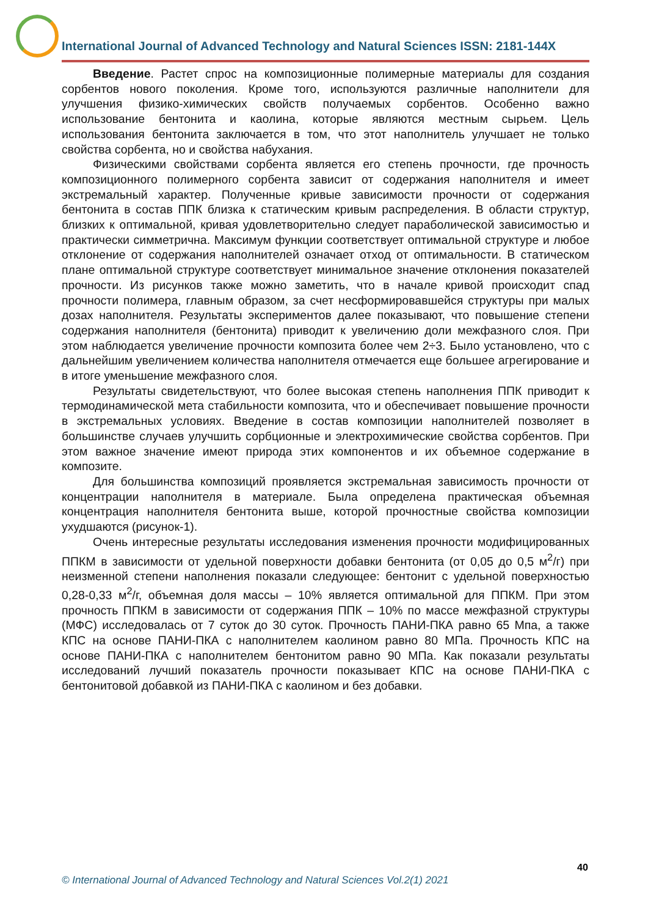International Journal of Advanced Technology and Natural Sciences ISSN: 2181-144X
Введение. Растет спрос на композиционные полимерные материалы для создания сорбентов нового поколения. Кроме того, используются различные наполнители для улучшения физико-химических свойств получаемых сорбентов. Особенно важно использование бентонита и каолина, которые являются местным сырьем. Цель использования бентонита заключается в том, что этот наполнитель улучшает не только свойства сорбента, но и свойства набухания.
Физическими свойствами сорбента является его степень прочности, где прочность композиционного полимерного сорбента зависит от содержания наполнителя и имеет экстремальный характер. Полученные кривые зависимости прочности от содержания бентонита в состав ППК близка к статическим кривым распределения. В области структур, близких к оптимальной, кривая удовлетворительно следует параболической зависимостью и практически симметрична. Максимум функции соответствует оптимальной структуре и любое отклонение от содержания наполнителей означает отход от оптимальности. В статическом плане оптимальной структуре соответствует минимальное значение отклонения показателей прочности. Из рисунков также можно заметить, что в начале кривой происходит спад прочности полимера, главным образом, за счет несформировавшейся структуры при малых дозах наполнителя. Результаты экспериментов далее показывают, что повышение степени содержания наполнителя (бентонита) приводит к увеличению доли межфазного слоя. При этом наблюдается увеличение прочности композита более чем 2÷3. Было установлено, что с дальнейшим увеличением количества наполнителя отмечается еще большее агрегирование и в итоге уменьшение межфазного слоя.
Результаты свидетельствуют, что более высокая степень наполнения ППК приводит к термодинамической мета стабильности композита, что и обеспечивает повышение прочности в экстремальных условиях. Введение в состав композиции наполнителей позволяет в большинстве случаев улучшить сорбционные и электрохимические свойства сорбентов. При этом важное значение имеют природа этих компонентов и их объемное содержание в композите.
Для большинства композиций проявляется экстремальная зависимость прочности от концентрации наполнителя в материале. Была определена практическая объемная концентрация наполнителя бентонита выше, которой прочностные свойства композиции ухудшаются (рисунок-1).
Очень интересные результаты исследования изменения прочности модифицированных ППКМ в зависимости от удельной поверхности добавки бентонита (от 0,05 до 0,5 м<sup>2</sup>/г) при неизменной степени наполнения показали следующее: бентонит с удельной поверхностью 0,28-0,33 м<sup>2</sup>/г, объемная доля массы – 10% является оптимальной для ППКМ. При этом прочность ППКМ в зависимости от содержания ППК – 10% по массе межфазной структуры (МФС) исследовалась от 7 суток до 30 суток. Прочность ПАНИ-ПКА равно 65 Мпа, а также КПС на основе ПАНИ-ПКА с наполнителем каолином равно 80 МПа. Прочность КПС на основе ПАНИ-ПКА с наполнителем бентонитом равно 90 МПа. Как показали результаты исследований лучший показатель прочности показывает КПС на основе ПАНИ-ПКА с бентонитовой добавкой из ПАНИ-ПКА с каолином и без добавки.
40
© International Journal of Advanced Technology and Natural Sciences Vol.2(1) 2021